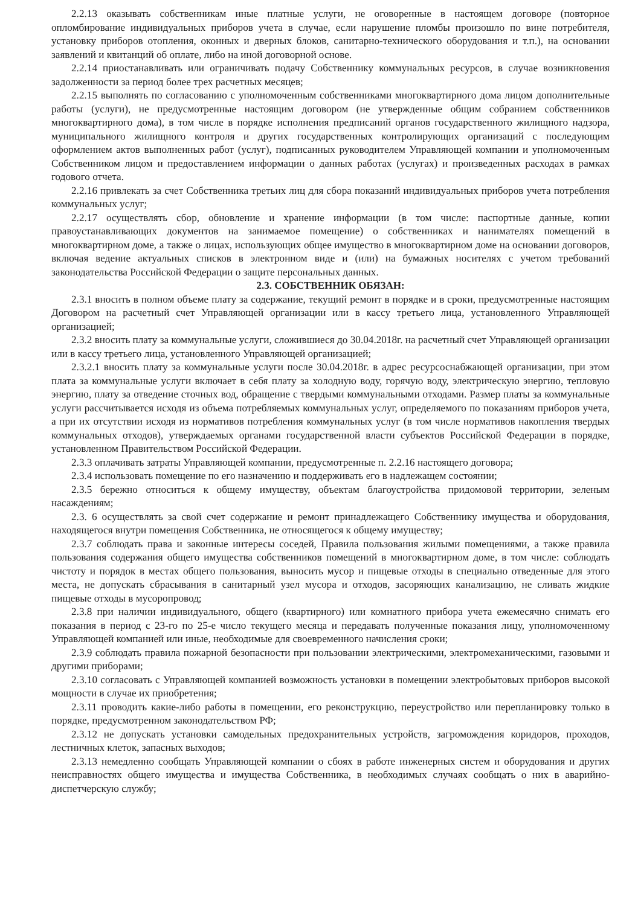2.2.13 оказывать собственникам иные платные услуги, не оговоренные в настоящем договоре (повторное опломбирование индивидуальных приборов учета в случае, если нарушение пломбы произошло по вине потребителя, установку приборов отопления, оконных и дверных блоков, санитарно-технического оборудования и т.п.), на основании заявлений и квитанций об оплате, либо на иной договорной основе.
2.2.14 приостанавливать или ограничивать подачу Собственнику коммунальных ресурсов, в случае возникновения задолженности за период более трех расчетных месяцев;
2.2.15 выполнять по согласованию с уполномоченным собственниками многоквартирного дома лицом дополнительные работы (услуги), не предусмотренные настоящим договором (не утвержденные общим собранием собственников многоквартирного дома), в том числе в порядке исполнения предписаний органов государственного жилищного надзора, муниципального жилищного контроля и других государственных контролирующих организаций с последующим оформлением актов выполненных работ (услуг), подписанных руководителем Управляющей компании и уполномоченным Собственником лицом и предоставлением информации о данных работах (услугах) и произведенных расходах в рамках годового отчета.
2.2.16 привлекать за счет Собственника третьих лиц для сбора показаний индивидуальных приборов учета потребления коммунальных услуг;
2.2.17 осуществлять сбор, обновление и хранение информации (в том числе: паспортные данные, копии правоустанавливающих документов на занимаемое помещение) о собственниках и нанимателях помещений в многоквартирном доме, а также о лицах, использующих общее имущество в многоквартирном доме на основании договоров, включая ведение актуальных списков в электронном виде и (или) на бумажных носителях с учетом требований законодательства Российской Федерации о защите персональных данных.
2.3. СОБСТВЕННИК ОБЯЗАН:
2.3.1 вносить в полном объеме плату за содержание, текущий ремонт в порядке и в сроки, предусмотренные настоящим Договором на расчетный счет Управляющей организации или в кассу третьего лица, установленного Управляющей организацией;
2.3.2 вносить плату за коммунальные услуги, сложившиеся до 30.04.2018г. на расчетный счет Управляющей организации или в кассу третьего лица, установленного Управляющей организацией;
2.3.2.1 вносить плату за коммунальные услуги после 30.04.2018г. в адрес ресурсоснабжающей организации, при этом плата за коммунальные услуги включает в себя плату за холодную воду, горячую воду, электрическую энергию, тепловую энергию, плату за отведение сточных вод, обращение с твердыми коммунальными отходами. Размер платы за коммунальные услуги рассчитывается исходя из объема потребляемых коммунальных услуг, определяемого по показаниям приборов учета, а при их отсутствии исходя из нормативов потребления коммунальных услуг (в том числе нормативов накопления твердых коммунальных отходов), утверждаемых органами государственной власти субъектов Российской Федерации в порядке, установленном Правительством Российской Федерации.
2.3.3 оплачивать затраты Управляющей компании, предусмотренные п. 2.2.16 настоящего договора;
2.3.4 использовать помещение по его назначению и поддерживать его в надлежащем состоянии;
2.3.5 бережно относиться к общему имуществу, объектам благоустройства придомовой территории, зеленым насаждениям;
2.3. 6 осуществлять за свой счет содержание и ремонт принадлежащего Собственнику имущества и оборудования, находящегося внутри помещения Собственника, не относящегося к общему имуществу;
2.3.7 соблюдать права и законные интересы соседей, Правила пользования жилыми помещениями, а также правила пользования содержания общего имущества собственников помещений в многоквартирном доме, в том числе: соблюдать чистоту и порядок в местах общего пользования, выносить мусор и пищевые отходы в специально отведенные для этого места, не допускать сбрасывания в санитарный узел мусора и отходов, засоряющих канализацию, не сливать жидкие пищевые отходы в мусоропровод;
2.3.8 при наличии индивидуального, общего (квартирного) или комнатного прибора учета ежемесячно снимать его показания в период с 23-го по 25-е число текущего месяца и передавать полученные показания лицу, уполномоченному Управляющей компанией или иные, необходимые для своевременного начисления сроки;
2.3.9 соблюдать правила пожарной безопасности при пользовании электрическими, электромеханическими, газовыми и другими приборами;
2.3.10 согласовать с Управляющей компанией возможность установки в помещении электробытовых приборов высокой мощности в случае их приобретения;
2.3.11 проводить какие-либо работы в помещении, его реконструкцию, переустройство или перепланировку только в порядке, предусмотренном законодательством РФ;
2.3.12 не допускать установки самодельных предохранительных устройств, загромождения коридоров, проходов, лестничных клеток, запасных выходов;
2.3.13 немедленно сообщать Управляющей компании о сбоях в работе инженерных систем и оборудования и других неисправностях общего имущества и имущества Собственника, в необходимых случаях сообщать о них в аварийно-диспетчерскую службу;